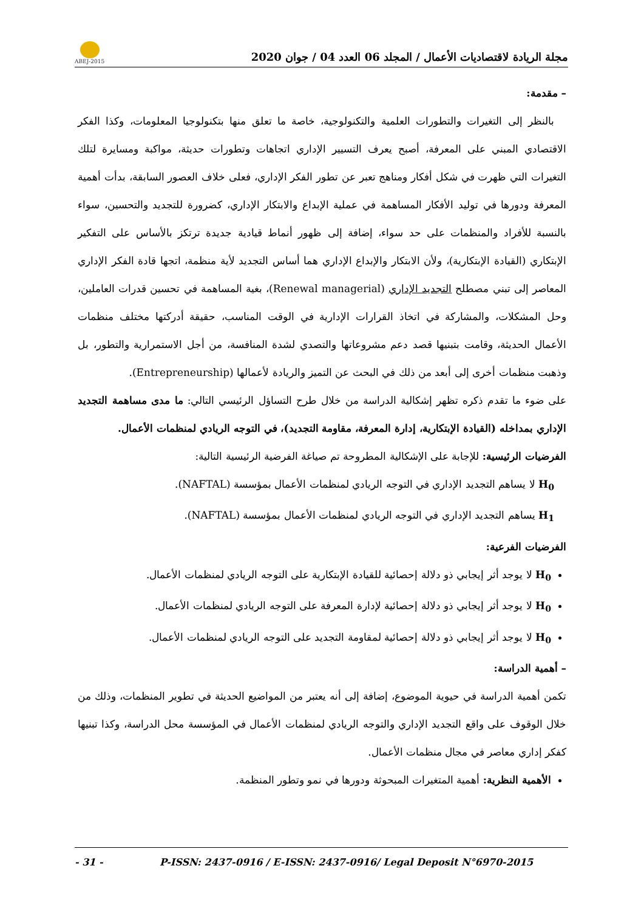مجلة الريادة لاقتصاديات الأعمال / المجلد 06 العدد 04 / جوان 2020
ABEJ-2015
– مقدمة:
بالنظر إلى التغيرات والتطورات العلمية والتكنولوجية، خاصة ما تعلق منها بتكنولوجيا المعلومات، وكذا الفكر الاقتصادي المبني على المعرفة، أصبح يعرف التسيير الإداري اتجاهات وتطورات حديثة، مواكبة ومسايرة لتلك التغيرات التي ظهرت في شكل أفكار ومناهج تعبر عن تطور الفكر الإداري، فعلى خلاف العصور السابقة، بدأت أهمية المعرفة ودورها في توليد الأفكار المساهمة في عملية الإبداع والابتكار الإداري، كضرورة للتجديد والتحسين، سواء بالنسبة للأفراد والمنظمات على حد سواء، إضافة إلى ظهور أنماط قيادية جديدة ترتكز بالأساس على التفكير الإبتكاري (القيادة الإبتكارية)، ولأن الابتكار والإبداع الإداري هما أساس التجديد لأية منظمة، اتجها قادة الفكر الإداري المعاصر إلى تبني مصطلح التجديد الإداري (Renewal managerial)، بغية المساهمة في تحسين قدرات العاملين، وحل المشكلات، والمشاركة في اتخاذ القرارات الإدارية في الوقت المناسب، حقيقة أدركتها مختلف منظمات الأعمال الحديثة، وقامت بتبنيها قصد دعم مشروعاتها والتصدي لشدة المنافسة، من أجل الاستمرارية والتطور، بل وذهبت منظمات أخرى إلى أبعد من ذلك في البحث عن التميز والريادة لأعمالها (Entrepreneurship).
على ضوء ما تقدم ذكره تظهر إشكالية الدراسة من خلال طرح التساؤل الرئيسي التالي: ما مدى مساهمة التجديد الإداري بمداخله (القيادة الإبتكارية، إدارة المعرفة، مقاومة التجديد)، في التوجه الريادي لمنظمات الأعمال.
الفرضيات الرئيسية: للإجابة على الإشكالية المطروحة تم صياغة الفرضية الرئيسية التالية:
H<sub>0</sub> لا يساهم التجديد الإداري في التوجه الريادي لمنظمات الأعمال بمؤسسة (NAFTAL).
H<sub>1</sub> يساهم التجديد الإداري في التوجه الريادي لمنظمات الأعمال بمؤسسة (NAFTAL).
الفرضيات الفرعية:
H<sub>0</sub> لا يوجد أثر إيجابي ذو دلالة إحصائية للقيادة الإبتكارية على التوجه الريادي لمنظمات الأعمال.
H<sub>0</sub> لا يوجد أثر إيجابي ذو دلالة إحصائية لإدارة المعرفة على التوجه الريادي لمنظمات الأعمال.
H<sub>0</sub> لا يوجد أثر إيجابي ذو دلالة إحصائية لمقاومة التجديد على التوجه الريادي لمنظمات الأعمال.
– أهمية الدراسة:
تكمن أهمية الدراسة في حيوية الموضوع، إضافة إلى أنه يعتبر من المواضيع الحديثة في تطوير المنظمات، وذلك من خلال الوقوف على واقع التجديد الإداري والتوجه الريادي لمنظمات الأعمال في المؤسسة محل الدراسة، وكذا تبنيها كفكر إداري معاصر في مجال منظمات الأعمال.
الأهمية النظرية: أهمية المتغيرات المبحوثة ودورها في نمو وتطور المنظمة.
- 31 - P-ISSN: 2437-0916 / E-ISSN: 2437-0916/ Legal Deposit N°6970-2015